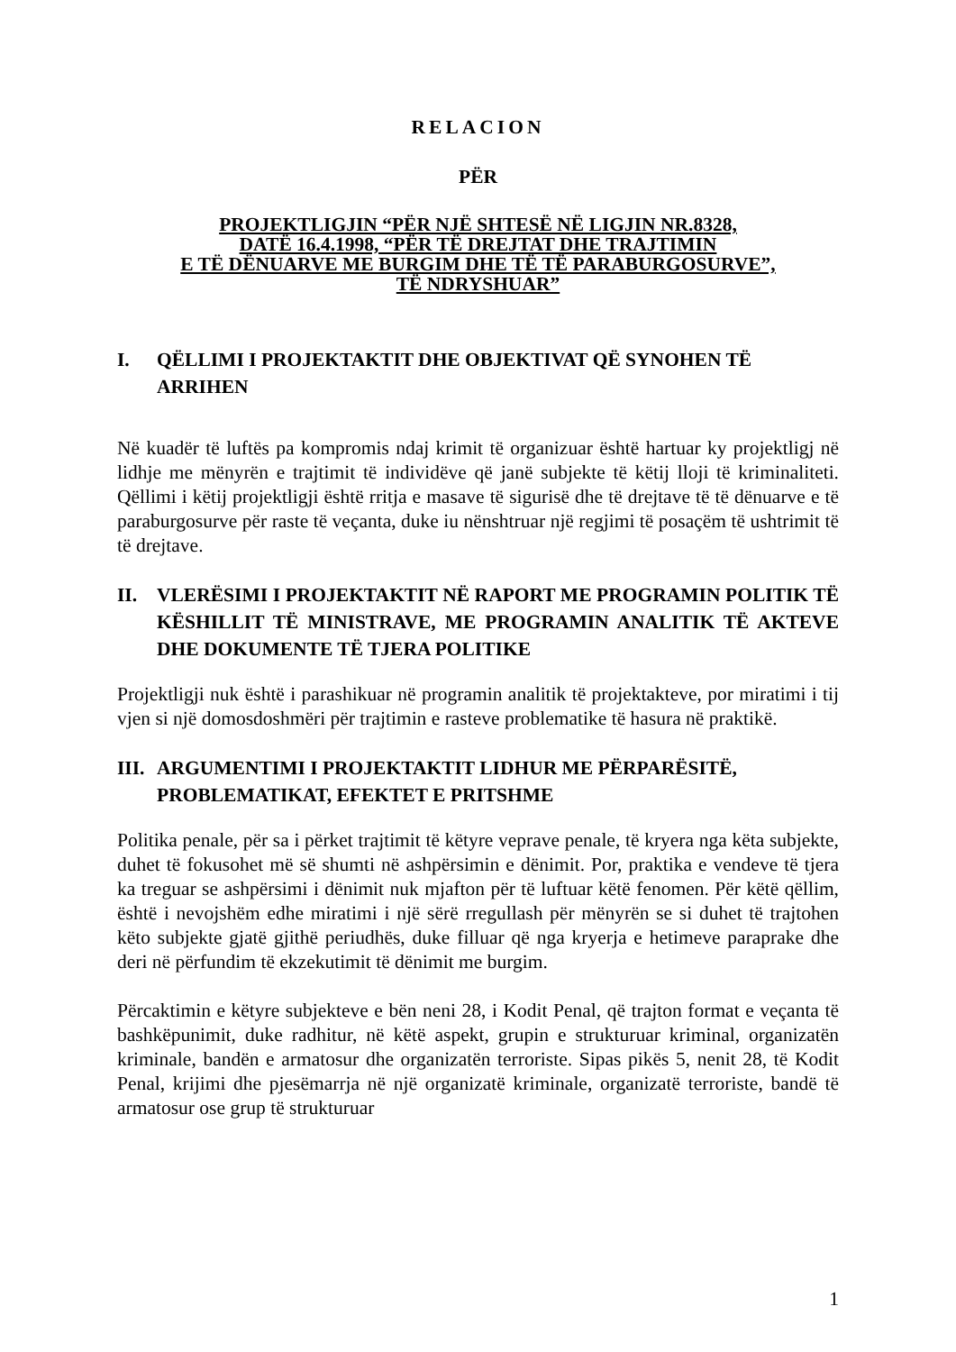RELACION
PËR
PROJEKTLIGJIN “PËR NJË SHTESË NË LIGJIN NR.8328,
DATË 16.4.1998, “PËR TË DREJTAT DHE TRAJTIMIN
E TË DËNUARVE ME BURGIM DHE TË TË PARABURGOSURVE”,
TË NDRYSHUAR”
I. QËLLIMI I PROJEKTAKTIT DHE OBJEKTIVAT QË SYNOHEN TË ARRIHEN
Në kuadër të luftës pa kompromis ndaj krimit të organizuar është hartuar ky projektligj në lidhje me mënyrën e trajtimit të individëve që janë subjekte të këtij lloji të kriminaliteti. Qëllimi i këtij projektligji është rritja e masave të sigurisë dhe të drejtave të të dënuarve e të paraburgosurve për raste të veçanta, duke iu nënshtruar një regjimi të posaçëm të ushtrimit të të drejtave.
II. VLERËSIMI I PROJEKTAKTIT NË RAPORT ME PROGRAMIN POLITIK TË KËSHILLIT TË MINISTRAVE, ME PROGRAMIN ANALITIK TË AKTEVE DHE DOKUMENTE TË TJERA POLITIKE
Projektligji nuk është i parashikuar në programin analitik të projektakteve, por miratimi i tij vjen si një domosdoshmëri për trajtimin e rasteve problematike të hasura në praktikë.
III. ARGUMENTIMI I PROJEKTAKTIT LIDHUR ME PËRPARËSITË, PROBLEMATIKAT, EFEKTET E PRITSHME
Politika penale, për sa i përket trajtimit të këtyre veprave penale, të kryera nga këta subjekte, duhet të fokusohet më së shumti në ashpërsimin e dënimit. Por, praktika e vendeve të tjera ka treguar se ashpërsimi i dënimit nuk mjafton për të luftuar këtë fenomen. Për këtë qëllim, është i nevojshëm edhe miratimi i një sërë rregullash për mënyrën se si duhet të trajtohen këto subjekte gjatë gjithë periudhës, duke filluar që nga kryerja e hetimeve paraprake dhe deri në përfundim të ekzekutimit të dënimit me burgim.
Përcaktimin e këtyre subjekteve e bën neni 28, i Kodit Penal, që trajton format e veçanta të bashkëpunimit, duke radhitur, në këtë aspekt, grupin e strukturuar kriminal, organizatën kriminale, bandën e armatosur dhe organizatën terroriste. Sipas pikës 5, nenit 28, të Kodit Penal, krijimi dhe pjesëmarrja në një organizatë kriminale, organizatë terroriste, bandë të armatosur ose grup të strukturuar
1